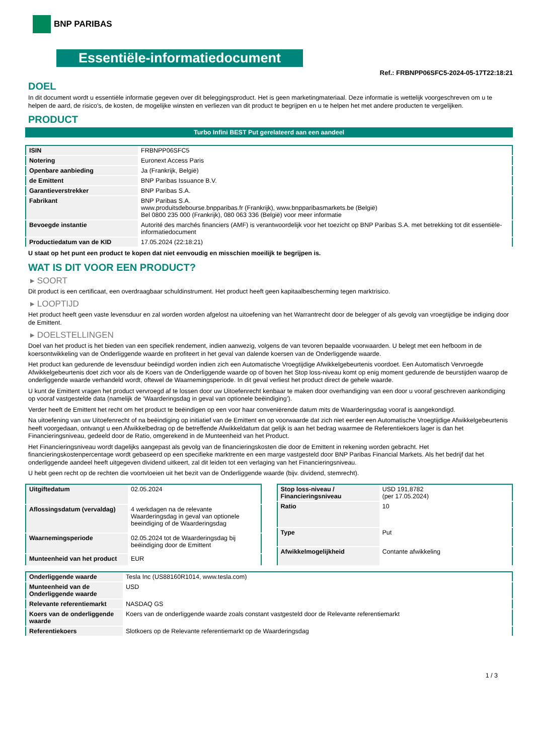BNP PARIBAS
Essentiële-informatiedocument
Ref.: FRBNPP06SFC5-2024-05-17T22:18:21
DOEL
In dit document wordt u essentiële informatie gegeven over dit beleggingsproduct. Het is geen marketingmateriaal. Deze informatie is wettelijk voorgeschreven om u te helpen de aard, de risico's, de kosten, de mogelijke winsten en verliezen van dit product te begrijpen en u te helpen het met andere producten te vergelijken.
PRODUCT
Turbo Infini BEST Put gerelateerd aan een aandeel
| ISIN | FRBNPP06SFC5 |
| Notering | Euronext Access Paris |
| Openbare aanbieding | Ja (Frankrijk, België) |
| de Emittent | BNP Paribas Issuance B.V. |
| Garantieverstrekker | BNP Paribas S.A. |
| Fabrikant | BNP Paribas S.A. www.produitsdebourse.bnpparibas.fr (Frankrijk), www.bnpparibasmarkets.be (België) Bel 0800 235 000 (Frankrijk), 080 063 336 (België) voor meer informatie |
| Bevoegde instantie | Autorité des marchés financiers (AMF) is verantwoordelijk voor het toezicht op BNP Paribas S.A. met betrekking tot dit essentiële-informatiedocument |
| Productiedatum van de KID | 17.05.2024 (22:18:21) |
U staat op het punt een product te kopen dat niet eenvoudig en misschien moeilijk te begrijpen is.
WAT IS DIT VOOR EEN PRODUCT?
▸ SOORT
Dit product is een certificaat, een overdraagbaar schuldinstrument. Het product heeft geen kapitaalbescherming tegen marktrisico.
▸ LOOPTIJD
Het product heeft geen vaste levensduur en zal worden worden afgelost na uitoefening van het Warrantrecht door de belegger of als gevolg van vroegtijdige be indiging door de Emittent.
▸ DOELSTELLINGEN
Doel van het product is het bieden van een specifiek rendement, indien aanwezig, volgens de van tevoren bepaalde voorwaarden. U belegt met een hefboom in de koersontwikkeling van de Onderliggende waarde en profiteert in het geval van dalende koersen van de Onderliggende waarde.
Het product kan gedurende de levensduur beëindigd worden indien zich een Automatische Vroegtijdige Afwikkelgebeurtenis voordoet. Een Automatisch Vervroegde Afwikkelgebeurtenis doet zich voor als de Koers van de Onderliggende waarde op of boven het Stop loss-niveau komt op enig moment gedurende de beurstijden waarop de onderliggende waarde verhandeld wordt, oftewel de Waarnemingsperiode. In dit geval verliest het product direct de gehele waarde.
U kunt de Emittent vragen het product vervroegd af te lossen door uw Uitoefenrecht kenbaar te maken door overhandiging van een door u vooraf geschreven aankondiging op vooraf vastgestelde data (namelijk de ‘Waarderingsdag in geval van optionele beëindiging’).
Verder heeft de Emittent het recht om het product te beëindigen op een voor haar conveniërende datum mits de Waarderingsdag vooraf is aangekondigd.
Na uitoefening van uw Uitoefenrecht of na beëindiging op initiatief van de Emittent en op voorwaarde dat zich niet eerder een Automatische Vroegtijdige Afwikkelgebeurtenis heeft voorgedaan, ontvangt u een Afwikkelbedrag op de betreffende Afwikkeldatum dat gelijk is aan het bedrag waarmee de Referentiekoers lager is dan het Financieringsniveau, gedeeld door de Ratio, omgerekend in de Munteenheid van het Product.
Het Financieringsniveau wordt dagelijks aangepast als gevolg van de financieringskosten die door de Emittent in rekening worden gebracht. Het financieringskostenpercentage wordt gebaseerd op een specifieke marktrente en een marge vastgesteld door BNP Paribas Financial Markets. Als het bedrijf dat het onderliggende aandeel heeft uitgegeven dividend uitkeert, zal dit leiden tot een verlaging van het Financieringsniveau.
U hebt geen recht op de rechten die voortvloeien uit het bezit van de Onderliggende waarde (bijv. dividend, stemrecht).
| Uitgiftedatum | 02.05.2024 |
| Aflossingsdatum (vervaldag) | 4 werkdagen na de relevante Waarderingsdag in geval van optionele beeindiging of de Waarderingsdag |
| Waarnemingsperiode | 02.05.2024 tot de Waarderingsdag bij beëindiging door de Emittent |
| Munteenheid van het product | EUR |
| Stop loss-niveau / Financieringsniveau | USD 191,8782 (per 17.05.2024) |
| Ratio | 10 |
| Type | Put |
| Afwikkelmogelijkheid | Contante afwikkeling |
| Onderliggende waarde | Tesla Inc (US88160R1014, www.tesla.com) |
| Munteenheid van de Onderliggende waarde | USD |
| Relevante referentiemarkt | NASDAQ GS |
| Koers van de onderliggende waarde | Koers van de onderliggende waarde zoals constant vastgesteld door de Relevante referentiemarkt |
| Referentiekoers | Slotkoers op de Relevante referentiemarkt op de Waarderingsdag |
1 / 3